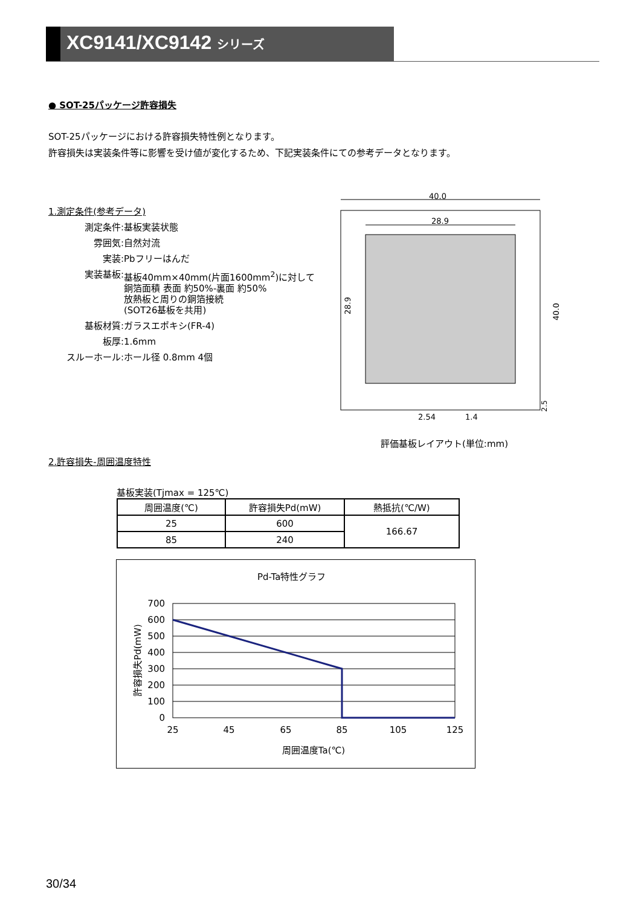XC9141/XC9142 シリーズ
● SOT-25パッケージ許容損失
SOT-25パッケージにおける許容損失特性例となります。
許容損失は実装条件等に影響を受け値が変化するため、下記実装条件にての参考データとなります。
1.測定条件(参考データ)
測定条件: 基板実装状態 雰囲気: 自然対流 実装: Pbフリーはんだ 実装基板: 基板40mm×40mm(片面1600mm<sup>2</sup>)に対して
銅箔面積 表面 約50%-裏面 約50%
放熱板と周りの銅箔接続
(SOT26基板を共用) 基板材質: ガラスエポキシ(FR-4) 板厚: 1.6mm スルーホール: ホール径 0.8mm 4個
40.0
28.9
28.9
40.0
2.54
1.4
2.5
評価基板レイアウト(単位:mm)
2.許容損失-周囲温度特性
基板実装(Tjmax = 125℃)
| 周囲温度(℃) | 許容損失Pd(mW) | 熱抵抗(℃/W) |
| --- | --- | --- |
| 25 | 600 | 166.67 |
| 85 | 240 | |
Pd-Ta特性グラフ
700
600
500
400
300
200
100
0
25
45
65
85
105
125
周囲温度Ta(℃)
許容損失Pd(mW)
30/34